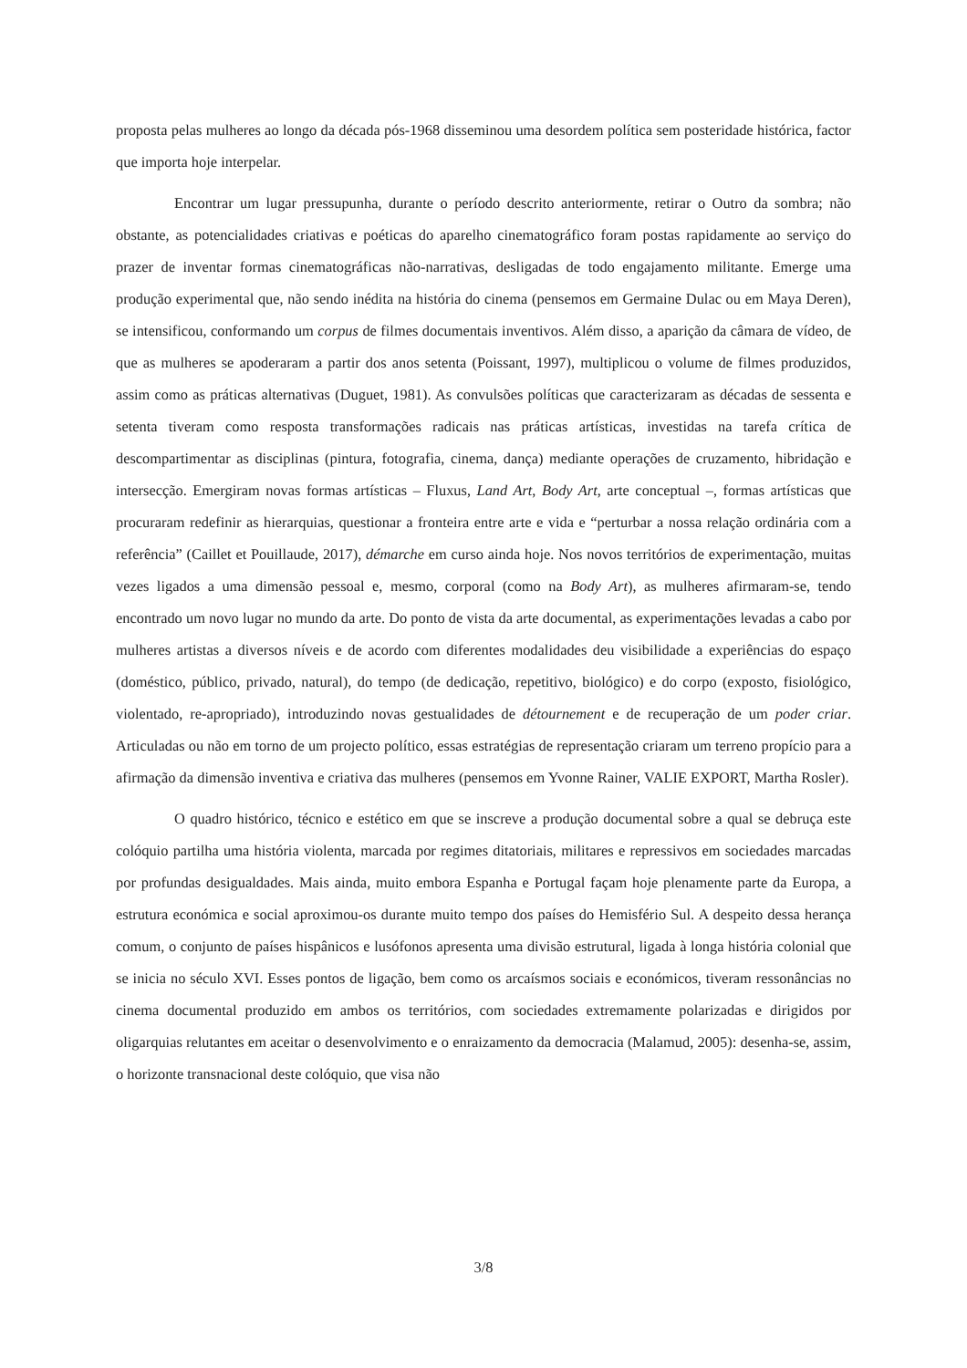proposta pelas mulheres ao longo da década pós-1968 disseminou uma desordem política sem posteridade histórica, factor que importa hoje interpelar.
Encontrar um lugar pressupunha, durante o período descrito anteriormente, retirar o Outro da sombra; não obstante, as potencialidades criativas e poéticas do aparelho cinematográfico foram postas rapidamente ao serviço do prazer de inventar formas cinematográficas não-narrativas, desligadas de todo engajamento militante. Emerge uma produção experimental que, não sendo inédita na história do cinema (pensemos em Germaine Dulac ou em Maya Deren), se intensificou, conformando um corpus de filmes documentais inventivos. Além disso, a aparição da câmara de vídeo, de que as mulheres se apoderaram a partir dos anos setenta (Poissant, 1997), multiplicou o volume de filmes produzidos, assim como as práticas alternativas (Duguet, 1981). As convulsões políticas que caracterizaram as décadas de sessenta e setenta tiveram como resposta transformações radicais nas práticas artísticas, investidas na tarefa crítica de descompartimentar as disciplinas (pintura, fotografia, cinema, dança) mediante operações de cruzamento, hibridação e intersecção. Emergiram novas formas artísticas – Fluxus, Land Art, Body Art, arte conceptual –, formas artísticas que procuraram redefinir as hierarquias, questionar a fronteira entre arte e vida e “perturbar a nossa relação ordinária com a referência” (Caillet et Pouillaude, 2017), démarche em curso ainda hoje. Nos novos territórios de experimentação, muitas vezes ligados a uma dimensão pessoal e, mesmo, corporal (como na Body Art), as mulheres afirmaram-se, tendo encontrado um novo lugar no mundo da arte. Do ponto de vista da arte documental, as experimentações levadas a cabo por mulheres artistas a diversos níveis e de acordo com diferentes modalidades deu visibilidade a experiências do espaço (doméstico, público, privado, natural), do tempo (de dedicação, repetitivo, biológico) e do corpo (exposto, fisiológico, violentado, re-apropriado), introduzindo novas gestualidades de détournement e de recuperação de um poder criar. Articuladas ou não em torno de um projecto político, essas estratégias de representação criaram um terreno propício para a afirmação da dimensão inventiva e criativa das mulheres (pensemos em Yvonne Rainer, VALIE EXPORT, Martha Rosler).
O quadro histórico, técnico e estético em que se inscreve a produção documental sobre a qual se debruça este colóquio partilha uma história violenta, marcada por regimes ditatoriais, militares e repressivos em sociedades marcadas por profundas desigualdades. Mais ainda, muito embora Espanha e Portugal façam hoje plenamente parte da Europa, a estrutura económica e social aproximou-os durante muito tempo dos países do Hemisfério Sul. A despeito dessa herança comum, o conjunto de países hispânicos e lusófonos apresenta uma divisão estrutural, ligada à longa história colonial que se inicia no século XVI. Esses pontos de ligação, bem como os arcaísmos sociais e económicos, tiveram ressonâncias no cinema documental produzido em ambos os territórios, com sociedades extremamente polarizadas e dirigidos por oligarquias relutantes em aceitar o desenvolvimento e o enraizamento da democracia (Malamud, 2005): desenha-se, assim, o horizonte transnacional deste colóquio, que visa não
3/8